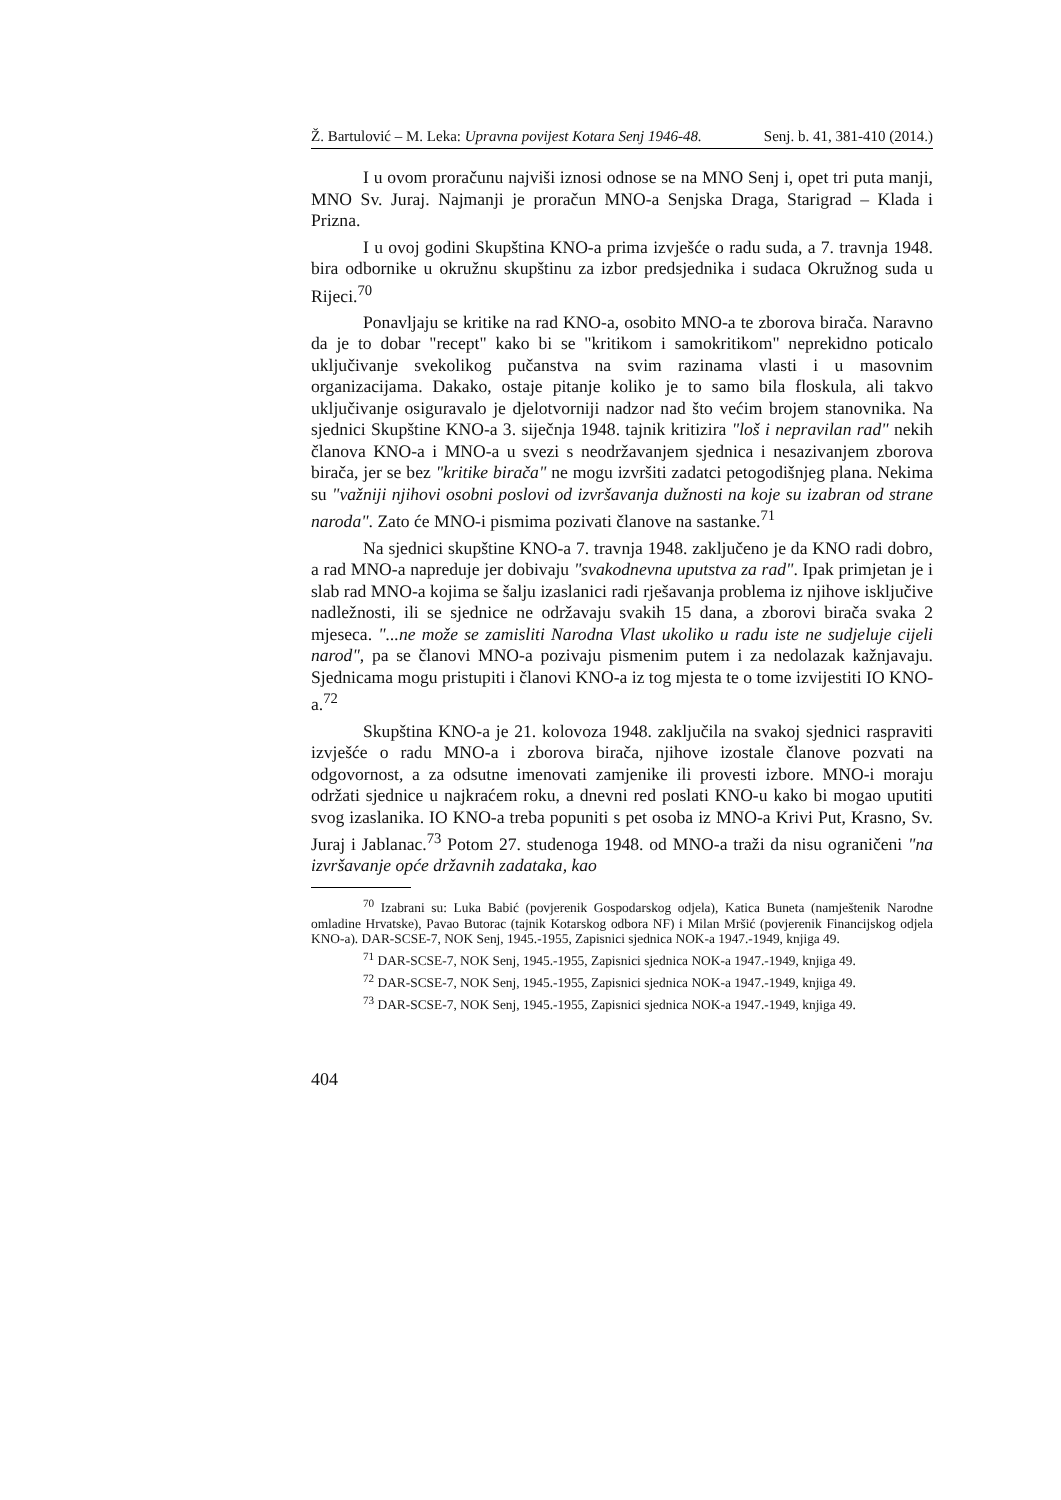Ž. Bartulović – M. Leka: Upravna povijest Kotara Senj 1946-48. Senj. b. 41, 381-410 (2014.)
I u ovom proračunu najviši iznosi odnose se na MNO Senj i, opet tri puta manji, MNO Sv. Juraj. Najmanji je proračun MNO-a Senjska Draga, Starigrad – Klada i Prizna.
I u ovoj godini Skupština KNO-a prima izvješće o radu suda, a 7. travnja 1948. bira odbornike u okružnu skupštinu za izbor predsjednika i sudaca Okružnog suda u Rijeci.<sup>70</sup>
Ponavljaju se kritike na rad KNO-a, osobito MNO-a te zborova birača. Naravno da je to dobar "recept" kako bi se "kritikom i samokritikom" neprekidno poticalo uključivanje svekolikog pučanstva na svim razinama vlasti i u masovnim organizacijama. Dakako, ostaje pitanje koliko je to samo bila floskula, ali takvo uključivanje osiguravalo je djelotvorniji nadzor nad što većim brojem stanovnika. Na sjednici Skupštine KNO-a 3. siječnja 1948. tajnik kritizira "loš i nepravilan rad" nekih članova KNO-a i MNO-a u svezi s neodržavanjem sjednica i nesazivanjem zborova birača, jer se bez "kritike birača" ne mogu izvršiti zadatci petogodišnjeg plana. Nekima su "važniji njihovi osobni poslovi od izvršavanja dužnosti na koje su izabran od strane naroda". Zato će MNO-i pismima pozivati članove na sastanke.<sup>71</sup>
Na sjednici skupštine KNO-a 7. travnja 1948. zaključeno je da KNO radi dobro, a rad MNO-a napreduje jer dobivaju "svakodnevna uputstva za rad". Ipak primjetan je i slab rad MNO-a kojima se šalju izaslanici radi rješavanja problema iz njihove isključive nadležnosti, ili se sjednice ne održavaju svakih 15 dana, a zborovi birača svaka 2 mjeseca. "...ne može se zamisliti Narodna Vlast ukoliko u radu iste ne sudjeluje cijeli narod", pa se članovi MNO-a pozivaju pismenim putem i za nedolazak kažnjavaju. Sjednicama mogu pristupiti i članovi KNO-a iz tog mjesta te o tome izvijestiti IO KNO-a.<sup>72</sup>
Skupština KNO-a je 21. kolovoza 1948. zaključila na svakoj sjednici raspraviti izvješće o radu MNO-a i zborova birača, njihove izostale članove pozvati na odgovornost, a za odsutne imenovati zamjenike ili provesti izbore. MNO-i moraju održati sjednice u najkraćem roku, a dnevni red poslati KNO-u kako bi mogao uputiti svog izaslanika. IO KNO-a treba popuniti s pet osoba iz MNO-a Krivi Put, Krasno, Sv. Juraj i Jablanac.<sup>73</sup> Potom 27. studenoga 1948. od MNO-a traži da nisu ograničeni "na izvršavanje opće državnih zadataka, kao
<sup>70</sup> Izabrani su: Luka Babić (povjerenik Gospodarskog odjela), Katica Buneta (namještenik Narodne omladine Hrvatske), Pavao Butorac (tajnik Kotarskog odbora NF) i Milan Mršić (povjerenik Financijskog odjela KNO-a). DAR-SCSE-7, NOK Senj, 1945.-1955, Zapisnici sjednica NOK-a 1947.-1949, knjiga 49.
<sup>71</sup> DAR-SCSE-7, NOK Senj, 1945.-1955, Zapisnici sjednica NOK-a 1947.-1949, knjiga 49.
<sup>72</sup> DAR-SCSE-7, NOK Senj, 1945.-1955, Zapisnici sjednica NOK-a 1947.-1949, knjiga 49.
<sup>73</sup> DAR-SCSE-7, NOK Senj, 1945.-1955, Zapisnici sjednica NOK-a 1947.-1949, knjiga 49.
404